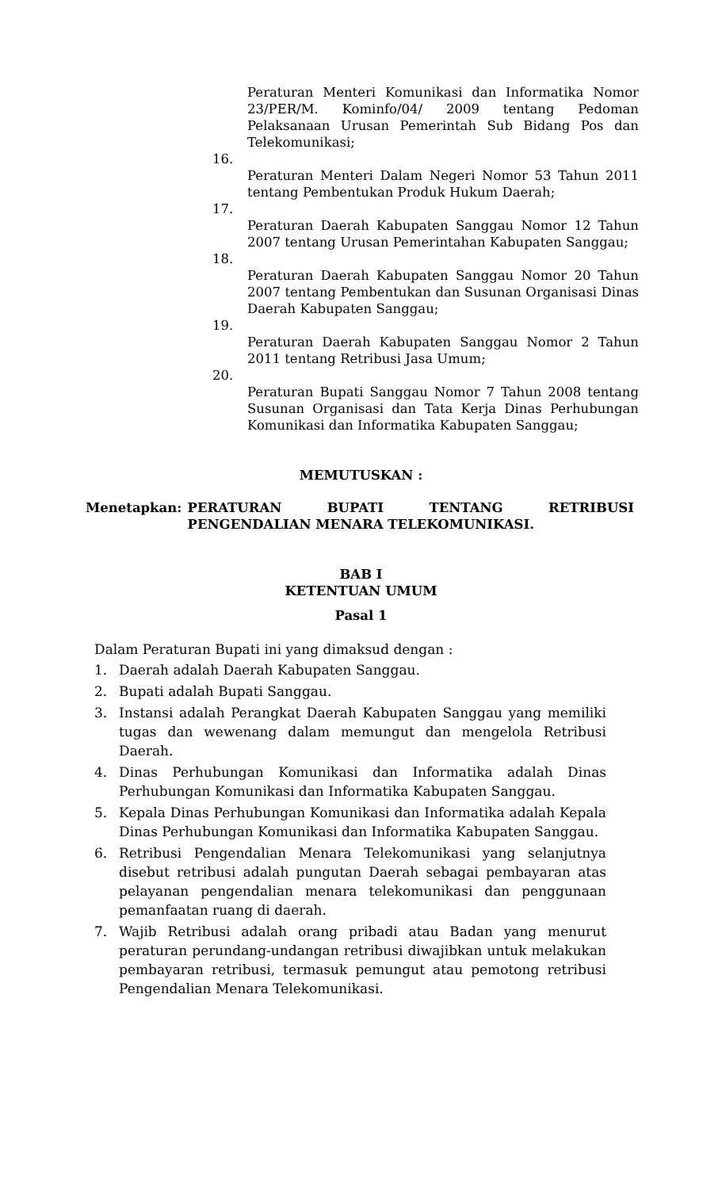Peraturan Menteri Komunikasi dan Informatika Nomor 23/PER/M. Kominfo/04/ 2009 tentang Pedoman Pelaksanaan Urusan Pemerintah Sub Bidang Pos dan Telekomunikasi;
16.
Peraturan Menteri Dalam Negeri Nomor 53 Tahun 2011 tentang Pembentukan Produk Hukum Daerah;
17.
Peraturan Daerah Kabupaten Sanggau Nomor 12 Tahun 2007 tentang Urusan Pemerintahan Kabupaten Sanggau;
18.
Peraturan Daerah Kabupaten Sanggau Nomor 20 Tahun 2007 tentang Pembentukan dan Susunan Organisasi Dinas Daerah Kabupaten Sanggau;
19.
Peraturan Daerah Kabupaten Sanggau Nomor 2 Tahun 2011 tentang Retribusi Jasa Umum;
20.
Peraturan Bupati Sanggau Nomor 7 Tahun 2008 tentang Susunan Organisasi dan Tata Kerja Dinas Perhubungan Komunikasi dan Informatika Kabupaten Sanggau;
MEMUTUSKAN :
Menetapkan : PERATURAN BUPATI TENTANG RETRIBUSI PENGENDALIAN MENARA TELEKOMUNIKASI.
BAB I
KETENTUAN UMUM
Pasal 1
Dalam Peraturan Bupati ini yang dimaksud dengan :
1. Daerah adalah Daerah Kabupaten Sanggau.
2. Bupati adalah Bupati Sanggau.
3. Instansi adalah Perangkat Daerah Kabupaten Sanggau yang memiliki tugas dan wewenang dalam memungut dan mengelola Retribusi Daerah.
4. Dinas Perhubungan Komunikasi dan Informatika adalah Dinas Perhubungan Komunikasi dan Informatika Kabupaten Sanggau.
5. Kepala Dinas Perhubungan Komunikasi dan Informatika adalah Kepala Dinas Perhubungan Komunikasi dan Informatika Kabupaten Sanggau.
6. Retribusi Pengendalian Menara Telekomunikasi yang selanjutnya disebut retribusi adalah pungutan Daerah sebagai pembayaran atas pelayanan pengendalian menara telekomunikasi dan penggunaan pemanfaatan ruang di daerah.
7. Wajib Retribusi adalah orang pribadi atau Badan yang menurut peraturan perundang-undangan retribusi diwajibkan untuk melakukan pembayaran retribusi, termasuk pemungut atau pemotong retribusi Pengendalian Menara Telekomunikasi.